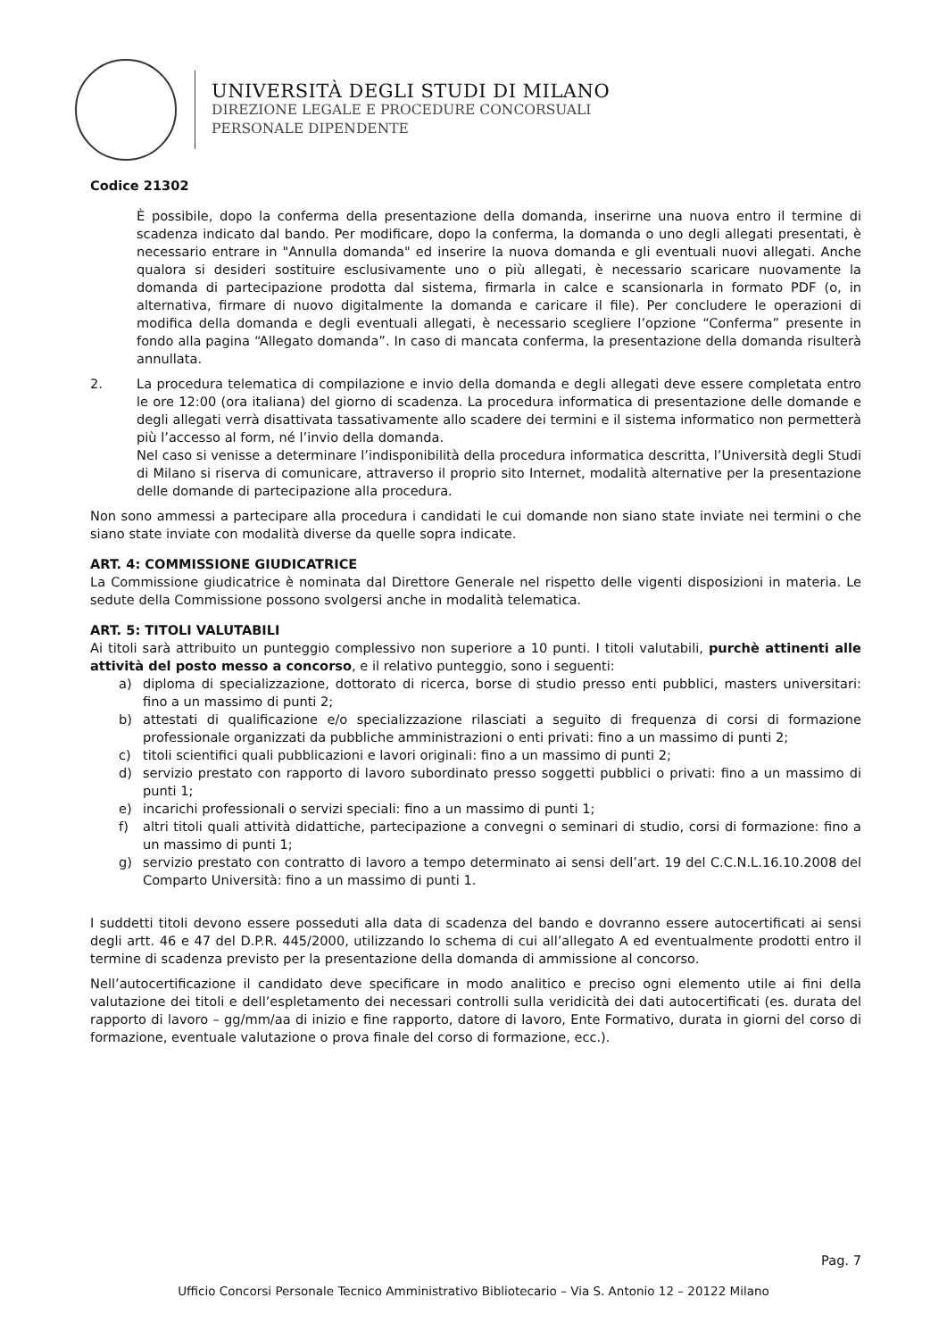UNIVERSITÀ DEGLI STUDI DI MILANO
DIREZIONE LEGALE E PROCEDURE CONCORSUALI
PERSONALE DIPENDENTE
Codice 21302
È possibile, dopo la conferma della presentazione della domanda, inserirne una nuova entro il termine di scadenza indicato dal bando. Per modificare, dopo la conferma, la domanda o uno degli allegati presentati, è necessario entrare in "Annulla domanda" ed inserire la nuova domanda e gli eventuali nuovi allegati. Anche qualora si desideri sostituire esclusivamente uno o più allegati, è necessario scaricare nuovamente la domanda di partecipazione prodotta dal sistema, firmarla in calce e scansionarla in formato PDF (o, in alternativa, firmare di nuovo digitalmente la domanda e caricare il file). Per concludere le operazioni di modifica della domanda e degli eventuali allegati, è necessario scegliere l’opzione “Conferma” presente in fondo alla pagina “Allegato domanda”. In caso di mancata conferma, la presentazione della domanda risulterà annullata.
2. La procedura telematica di compilazione e invio della domanda e degli allegati deve essere completata entro le ore 12:00 (ora italiana) del giorno di scadenza. La procedura informatica di presentazione delle domande e degli allegati verrà disattivata tassativamente allo scadere dei termini e il sistema informatico non permetterà più l’accesso al form, né l’invio della domanda.
Nel caso si venisse a determinare l’indisponibilità della procedura informatica descritta, l’Università degli Studi di Milano si riserva di comunicare, attraverso il proprio sito Internet, modalità alternative per la presentazione delle domande di partecipazione alla procedura.
Non sono ammessi a partecipare alla procedura i candidati le cui domande non siano state inviate nei termini o che siano state inviate con modalità diverse da quelle sopra indicate.
ART. 4: COMMISSIONE GIUDICATRICE
La Commissione giudicatrice è nominata dal Direttore Generale nel rispetto delle vigenti disposizioni in materia. Le sedute della Commissione possono svolgersi anche in modalità telematica.
ART. 5: TITOLI VALUTABILI
Ai titoli sarà attribuito un punteggio complessivo non superiore a 10 punti. I titoli valutabili, purchè attinenti alle attività del posto messo a concorso, e il relativo punteggio, sono i seguenti:
a) diploma di specializzazione, dottorato di ricerca, borse di studio presso enti pubblici, masters universitari: fino a un massimo di punti 2;
b) attestati di qualificazione e/o specializzazione rilasciati a seguito di frequenza di corsi di formazione professionale organizzati da pubbliche amministrazioni o enti privati: fino a un massimo di punti 2;
c) titoli scientifici quali pubblicazioni e lavori originali: fino a un massimo di punti 2;
d) servizio prestato con rapporto di lavoro subordinato presso soggetti pubblici o privati: fino a un massimo di punti 1;
e) incarichi professionali o servizi speciali: fino a un massimo di punti 1;
f) altri titoli quali attività didattiche, partecipazione a convegni o seminari di studio, corsi di formazione: fino a un massimo di punti 1;
g) servizio prestato con contratto di lavoro a tempo determinato ai sensi dell’art. 19 del C.C.N.L.16.10.2008 del Comparto Università: fino a un massimo di punti 1.
I suddetti titoli devono essere posseduti alla data di scadenza del bando e dovranno essere autocertificati ai sensi degli artt. 46 e 47 del D.P.R. 445/2000, utilizzando lo schema di cui all’allegato A ed eventualmente prodotti entro il termine di scadenza previsto per la presentazione della domanda di ammissione al concorso.
Nell’autocertificazione il candidato deve specificare in modo analitico e preciso ogni elemento utile ai fini della valutazione dei titoli e dell’espletamento dei necessari controlli sulla veridicità dei dati autocertificati (es. durata del rapporto di lavoro – gg/mm/aa di inizio e fine rapporto, datore di lavoro, Ente Formativo, durata in giorni del corso di formazione, eventuale valutazione o prova finale del corso di formazione, ecc.).
Pag. 7
Ufficio Concorsi Personale Tecnico Amministrativo Bibliotecario – Via S. Antonio 12 – 20122 Milano